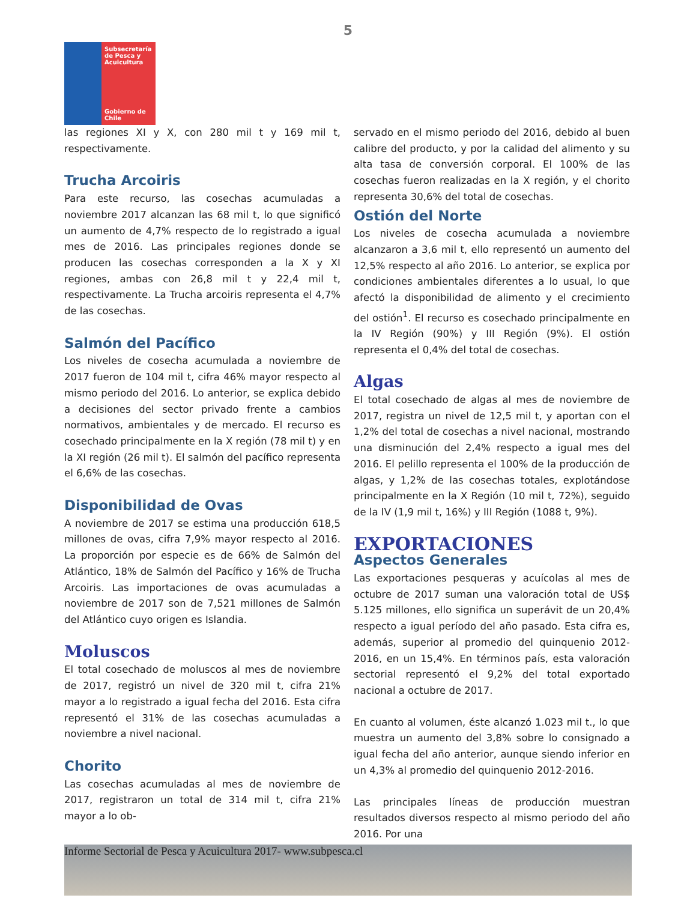5
Subsecretaría de Pesca y Acuicultura
Gobierno de Chile
las regiones XI y X, con 280 mil t y 169 mil t, respectivamente.
Trucha Arcoiris
Para este recurso, las cosechas acumuladas a noviembre 2017 alcanzan las 68 mil t, lo que significó un aumento de 4,7% respecto de lo registrado a igual mes de 2016. Las principales regiones donde se producen las cosechas corresponden a la X y XI regiones, ambas con 26,8 mil t y 22,4 mil t, respectivamente. La Trucha arcoiris representa el 4,7% de las cosechas.
Salmón del Pacífico
Los niveles de cosecha acumulada a noviembre de 2017 fueron de 104 mil t, cifra 46% mayor respecto al mismo periodo del 2016. Lo anterior, se explica debido a decisiones del sector privado frente a cambios normativos, ambientales y de mercado. El recurso es cosechado principalmente en la X región (78 mil t) y en la XI región (26 mil t). El salmón del pacífico representa el 6,6% de las cosechas.
Disponibilidad de Ovas
A noviembre de 2017 se estima una producción 618,5 millones de ovas, cifra 7,9% mayor respecto al 2016. La proporción por especie es de 66% de Salmón del Atlántico, 18% de Salmón del Pacífico y 16% de Trucha Arcoiris. Las importaciones de ovas acumuladas a noviembre de 2017 son de 7,521 millones de Salmón del Atlántico cuyo origen es Islandia.
Moluscos
El total cosechado de moluscos al mes de noviembre de 2017, registró un nivel de 320 mil t, cifra 21% mayor a lo registrado a igual fecha del 2016. Esta cifra representó el 31% de las cosechas acumuladas a noviembre a nivel nacional.
Chorito
Las cosechas acumuladas al mes de noviembre de 2017, registraron un total de 314 mil t, cifra 21% mayor a lo ob-
servado en el mismo periodo del 2016, debido al buen calibre del producto, y por la calidad del alimento y su alta tasa de conversión corporal. El 100% de las cosechas fueron realizadas en la X región, y el chorito representa 30,6% del total de cosechas.
Ostión del Norte
Los niveles de cosecha acumulada a noviembre alcanzaron a 3,6 mil t, ello representó un aumento del 12,5% respecto al año 2016. Lo anterior, se explica por condiciones ambientales diferentes a lo usual, lo que afectó la disponibilidad de alimento y el crecimiento del ostión<sup>1</sup>. El recurso es cosechado principalmente en la IV Región (90%) y III Región (9%). El ostión representa el 0,4% del total de cosechas.
Algas
El total cosechado de algas al mes de noviembre de 2017, registra un nivel de 12,5 mil t, y aportan con el 1,2% del total de cosechas a nivel nacional, mostrando una disminución del 2,4% respecto a igual mes del 2016. El pelillo representa el 100% de la producción de algas, y 1,2% de las cosechas totales, explotándose principalmente en la X Región (10 mil t, 72%), seguido de la IV (1,9 mil t, 16%) y III Región (1088 t, 9%).
EXPORTACIONES
Aspectos Generales
Las exportaciones pesqueras y acuícolas al mes de octubre de 2017 suman una valoración total de US$ 5.125 millones, ello significa un superávit de un 20,4% respecto a igual período del año pasado. Esta cifra es, además, superior al promedio del quinquenio 2012-2016, en un 15,4%. En términos país, esta valoración sectorial representó el 9,2% del total exportado nacional a octubre de 2017.
En cuanto al volumen, éste alcanzó 1.023 mil t., lo que muestra un aumento del 3,8% sobre lo consignado a igual fecha del año anterior, aunque siendo inferior en un 4,3% al promedio del quinquenio 2012-2016.
Las principales líneas de producción muestran resultados diversos respecto al mismo periodo del año 2016. Por una
Informe Sectorial de Pesca y Acuicultura 2017- www.subpesca.cl